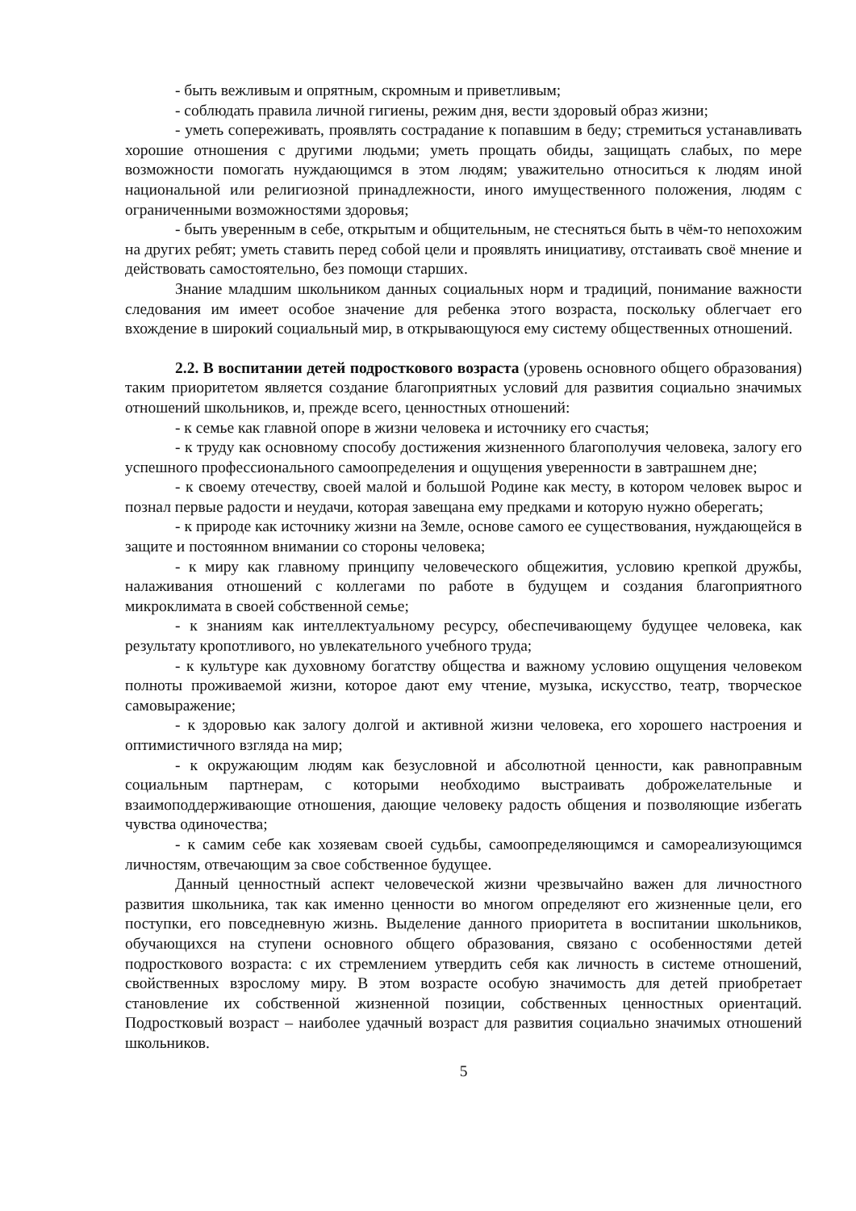- быть вежливым и опрятным, скромным и приветливым;
- соблюдать правила личной гигиены, режим дня, вести здоровый образ жизни;
- уметь сопереживать, проявлять сострадание к попавшим в беду; стремиться устанавливать хорошие отношения с другими людьми; уметь прощать обиды, защищать слабых, по мере возможности помогать нуждающимся в этом людям; уважительно относиться к людям иной национальной или религиозной принадлежности, иного имущественного положения, людям с ограниченными возможностями здоровья;
- быть уверенным в себе, открытым и общительным, не стесняться быть в чём-то непохожим на других ребят; уметь ставить перед собой цели и проявлять инициативу, отстаивать своё мнение и действовать самостоятельно, без помощи старших.
Знание младшим школьником данных социальных норм и традиций, понимание важности следования им имеет особое значение для ребенка этого возраста, поскольку облегчает его вхождение в широкий социальный мир, в открывающуюся ему систему общественных отношений.
2.2. В воспитании детей подросткового возраста (уровень основного общего образования) таким приоритетом является создание благоприятных условий для развития социально значимых отношений школьников, и, прежде всего, ценностных отношений:
- к семье как главной опоре в жизни человека и источнику его счастья;
- к труду как основному способу достижения жизненного благополучия человека, залогу его успешного профессионального самоопределения и ощущения уверенности в завтрашнем дне;
- к своему отечеству, своей малой и большой Родине как месту, в котором человек вырос и познал первые радости и неудачи, которая завещана ему предками и которую нужно оберегать;
- к природе как источнику жизни на Земле, основе самого ее существования, нуждающейся в защите и постоянном внимании со стороны человека;
- к миру как главному принципу человеческого общежития, условию крепкой дружбы, налаживания отношений с коллегами по работе в будущем и создания благоприятного микроклимата в своей собственной семье;
- к знаниям как интеллектуальному ресурсу, обеспечивающему будущее человека, как результату кропотливого, но увлекательного учебного труда;
- к культуре как духовному богатству общества и важному условию ощущения человеком полноты проживаемой жизни, которое дают ему чтение, музыка, искусство, театр, творческое самовыражение;
- к здоровью как залогу долгой и активной жизни человека, его хорошего настроения и оптимистичного взгляда на мир;
- к окружающим людям как безусловной и абсолютной ценности, как равноправным социальным партнерам, с которыми необходимо выстраивать доброжелательные и взаимоподдерживающие отношения, дающие человеку радость общения и позволяющие избегать чувства одиночества;
- к самим себе как хозяевам своей судьбы, самоопределяющимся и самореализующимся личностям, отвечающим за свое собственное будущее.
Данный ценностный аспект человеческой жизни чрезвычайно важен для личностного развития школьника, так как именно ценности во многом определяют его жизненные цели, его поступки, его повседневную жизнь. Выделение данного приоритета в воспитании школьников, обучающихся на ступени основного общего образования, связано с особенностями детей подросткового возраста: с их стремлением утвердить себя как личность в системе отношений, свойственных взрослому миру. В этом возрасте особую значимость для детей приобретает становление их собственной жизненной позиции, собственных ценностных ориентаций. Подростковый возраст – наиболее удачный возраст для развития социально значимых отношений школьников.
5